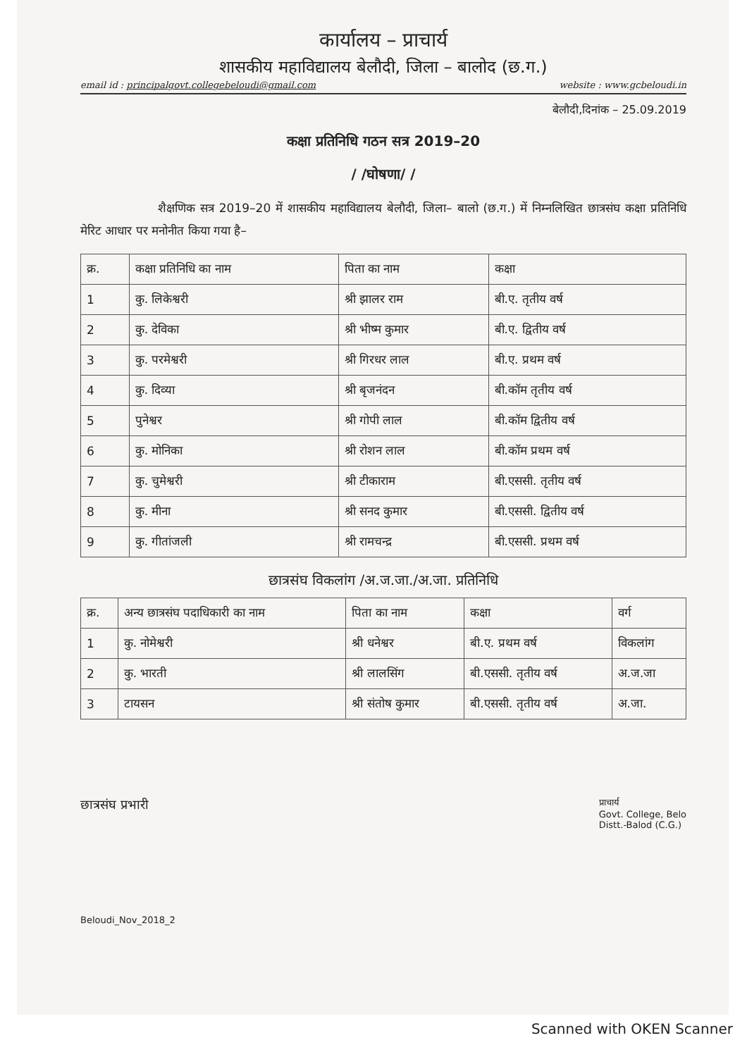कार्यालय – प्राचार्य
शासकीय महाविद्यालय बेलौदी, जिला – बालोद (छ.ग.)
email id : principalgovt.collegebeloudi@gmail.com website : www.gcbeloudi.in
बेलौदी,दिनांक – 25.09.2019
कक्षा प्रतिनिधि गठन सत्र 2019–20
/ /घोषणा/ /
शैक्षणिक सत्र 2019–20 में शासकीय महाविद्यालय बेलौदी, जिला– बालो (छ.ग.) में निम्नलिखित छात्रसंघ कक्षा प्रतिनिधि मेरिट आधार पर मनोनीत किया गया है–
| क्र. | कक्षा प्रतिनिधि का नाम | पिता का नाम | कक्षा |
| --- | --- | --- | --- |
| 1 | कु. लिकेश्वरी | श्री झालर राम | बी.ए. तृतीय वर्ष |
| 2 | कु. देविका | श्री भीष्म कुमार | बी.ए. द्वितीय वर्ष |
| 3 | कु. परमेश्वरी | श्री गिरधर लाल | बी.ए. प्रथम वर्ष |
| 4 | कु. दिव्या | श्री बृजनंदन | बी.कॉम तृतीय वर्ष |
| 5 | पुनेश्वर | श्री गोपी लाल | बी.कॉम द्वितीय वर्ष |
| 6 | कु. मोनिका | श्री रोशन लाल | बी.कॉम प्रथम वर्ष |
| 7 | कु. चुमेश्वरी | श्री टीकाराम | बी.एससी. तृतीय वर्ष |
| 8 | कु. मीना | श्री सनद कुमार | बी.एससी. द्वितीय वर्ष |
| 9 | कु. गीतांजली | श्री रामचन्द्र | बी.एससी. प्रथम वर्ष |
छात्रसंघ विकलांग /अ.ज.जा./अ.जा. प्रतिनिधि
| क्र. | अन्य छात्रसंघ पदाधिकारी का नाम | पिता का नाम | कक्षा | वर्ग |
| --- | --- | --- | --- | --- |
| 1 | कु. नोमेश्वरी | श्री धनेश्वर | बी.ए. प्रथम वर्ष | विकलांग |
| 2 | कु. भारती | श्री लालसिंग | बी.एससी. तृतीय वर्ष | अ.ज.जा |
| 3 | टायसन | श्री संतोष कुमार | बी.एससी. तृतीय वर्ष | अ.जा. |
छात्रसंघ प्रभारी प्राचार्य
Govt. College, Belo
Distt.-Balod (C.G.)
Beloudi_Nov_2018_2
Scanned with OKEN Scanner